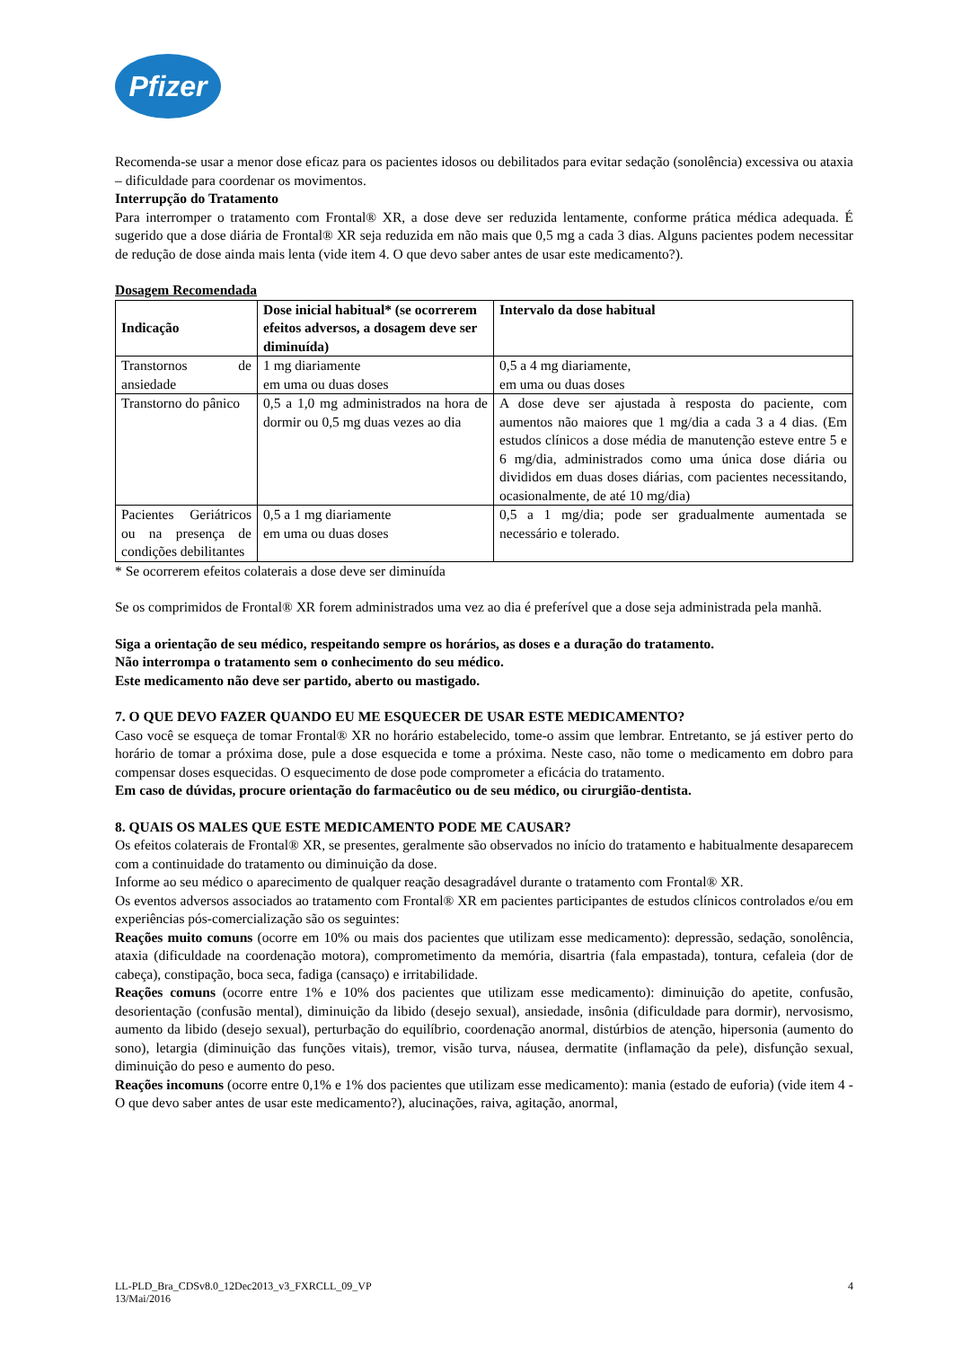Pfizer
Recomenda-se usar a menor dose eficaz para os pacientes idosos ou debilitados para evitar sedação (sonolência) excessiva ou ataxia – dificuldade para coordenar os movimentos.
Interrupção do Tratamento
Para interromper o tratamento com Frontal® XR, a dose deve ser reduzida lentamente, conforme prática médica adequada. É sugerido que a dose diária de Frontal® XR seja reduzida em não mais que 0,5 mg a cada 3 dias. Alguns pacientes podem necessitar de redução de dose ainda mais lenta (vide item 4. O que devo saber antes de usar este medicamento?).
Dosagem Recomendada
| Indicação | Dose inicial habitual* (se ocorrerem efeitos adversos, a dosagem deve ser diminuída) | Intervalo da dose habitual |
| --- | --- | --- |
| Transtornos de ansiedade | 1 mg diariamente em uma ou duas doses | 0,5 a 4 mg diariamente, em uma ou duas doses |
| Transtorno do pânico | 0,5 a 1,0 mg administrados na hora de dormir ou 0,5 mg duas vezes ao dia | A dose deve ser ajustada à resposta do paciente, com aumentos não maiores que 1 mg/dia a cada 3 a 4 dias. (Em estudos clínicos a dose média de manutenção esteve entre 5 e 6 mg/dia, administrados como uma única dose diária ou divididos em duas doses diárias, com pacientes necessitando, ocasionalmente, de até 10 mg/dia) |
| Pacientes Geriátricos ou na presença de condições debilitantes | 0,5 a 1 mg diariamente em uma ou duas doses | 0,5 a 1 mg/dia; pode ser gradualmente aumentada se necessário e tolerado. |
* Se ocorrerem efeitos colaterais a dose deve ser diminuída
Se os comprimidos de Frontal® XR forem administrados uma vez ao dia é preferível que a dose seja administrada pela manhã.
Siga a orientação de seu médico, respeitando sempre os horários, as doses e a duração do tratamento.
Não interrompa o tratamento sem o conhecimento do seu médico.
Este medicamento não deve ser partido, aberto ou mastigado.
7. O QUE DEVO FAZER QUANDO EU ME ESQUECER DE USAR ESTE MEDICAMENTO?
Caso você se esqueça de tomar Frontal® XR no horário estabelecido, tome-o assim que lembrar. Entretanto, se já estiver perto do horário de tomar a próxima dose, pule a dose esquecida e tome a próxima. Neste caso, não tome o medicamento em dobro para compensar doses esquecidas. O esquecimento de dose pode comprometer a eficácia do tratamento.
Em caso de dúvidas, procure orientação do farmacêutico ou de seu médico, ou cirurgião-dentista.
8. QUAIS OS MALES QUE ESTE MEDICAMENTO PODE ME CAUSAR?
Os efeitos colaterais de Frontal® XR, se presentes, geralmente são observados no início do tratamento e habitualmente desaparecem com a continuidade do tratamento ou diminuição da dose.
Informe ao seu médico o aparecimento de qualquer reação desagradável durante o tratamento com Frontal® XR.
Os eventos adversos associados ao tratamento com Frontal® XR em pacientes participantes de estudos clínicos controlados e/ou em experiências pós-comercialização são os seguintes:
Reações muito comuns (ocorre em 10% ou mais dos pacientes que utilizam esse medicamento): depressão, sedação, sonolência, ataxia (dificuldade na coordenação motora), comprometimento da memória, disartria (fala empastada), tontura, cefaleia (dor de cabeça), constipação, boca seca, fadiga (cansaço) e irritabilidade.
Reações comuns (ocorre entre 1% e 10% dos pacientes que utilizam esse medicamento): diminuição do apetite, confusão, desorientação (confusão mental), diminuição da libido (desejo sexual), ansiedade, insônia (dificuldade para dormir), nervosismo, aumento da libido (desejo sexual), perturbação do equilíbrio, coordenação anormal, distúrbios de atenção, hipersonia (aumento do sono), letargia (diminuição das funções vitais), tremor, visão turva, náusea, dermatite (inflamação da pele), disfunção sexual, diminuição do peso e aumento do peso.
Reações incomuns (ocorre entre 0,1% e 1% dos pacientes que utilizam esse medicamento): mania (estado de euforia) (vide item 4 - O que devo saber antes de usar este medicamento?), alucinações, raiva, agitação, anormal,
LL-PLD_Bra_CDSv8.0_12Dec2013_v3_FXRCLL_09_VP
13/Mai/2016
4